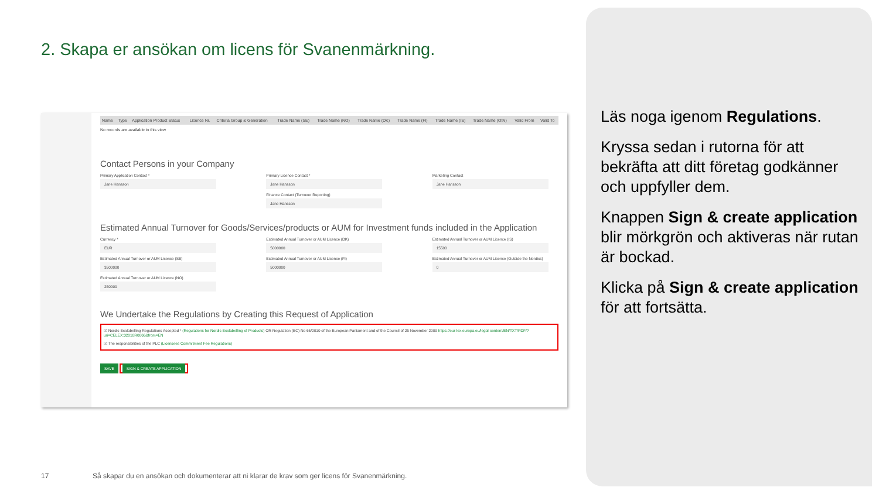2. Skapa er ansökan om licens för Svanenmärkning.
| Name | Type | Application Product Status | Licence Nr. | Criteria Group & Generation | Trade Name (SE) | Trade Name (NO) | Trade Name (DK) | Trade Name (FI) | Trade Name (IS) | Trade Name (OtN) | Valid From | Valid To |
| --- | --- | --- | --- | --- | --- | --- | --- | --- | --- | --- | --- | --- |
No records are available in this view
Contact Persons in your Company
Primary Application Contact *
Jane Hansson
Primary Licence Contact *
Jane Hansson
Marketing Contact
Jane Hansson
Finance Contact (Turnover Reporting)
Jane Hansson
Estimated Annual Turnover for Goods/Services/products or AUM for Investment funds included in the Application
Currency *
EUR
Estimated Annual Turnover or AUM Licence (DK)
5000000
Estimated Annual Turnover or AUM Licence (IS)
15500
Estimated Annual Turnover or AUM Licence (SE)
3500000
Estimated Annual Turnover or AUM Licence (FI)
5000000
Estimated Annual Turnover or AUM Licence (Outside the Nordics)
0
Estimated Annual Turnover or AUM Licence (NO)
250000
We Undertake the Regulations by Creating this Request of Application
☑ Nordic Ecolabelling Regulations Accepted * (Regulations for Nordic Ecolabelling of Products) OR Regulation (EC) No 66/2010 of the European Parliament and of the Council of 25 November 2009 https://eur-lex.europa.eu/legal-content/EN/TXT/PDF/?uri=CELEX:32010R0066&from=EN
☑ The responsibilities of the PLC (Licensees Commitment Fee Regulations)
SAVE SIGN & CREATE APPLICATION
Läs noga igenom Regulations.
Kryssa sedan i rutorna för att bekräfta att ditt företag godkänner och uppfyller dem.
Knappen Sign & create application blir mörkgrön och aktiveras när rutan är bockad.
Klicka på Sign & create application för att fortsätta.
17
Så skapar du en ansökan och dokumenterar att ni klarar de krav som ger licens för Svanenmärkning.